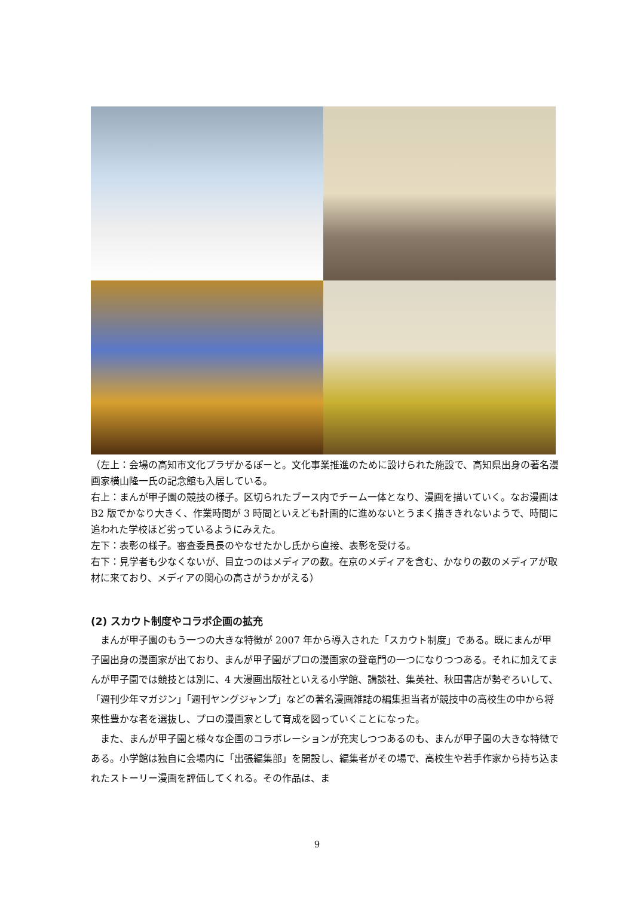（左上：会場の高知市文化プラザかるぽーと。文化事業推進のために設けられた施設で、高知県出身の著名漫画家横山隆一氏の記念館も入居している。
右上：まんが甲子園の競技の様子。区切られたブース内でチーム一体となり、漫画を描いていく。なお漫画は B2 版でかなり大きく、作業時間が 3 時間といえども計画的に進めないとうまく描ききれないようで、時間に追われた学校ほど劣っているようにみえた。
左下：表彰の様子。審査委員長のやなせたかし氏から直接、表彰を受ける。
右下：見学者も少なくないが、目立つのはメディアの数。在京のメディアを含む、かなりの数のメディアが取材に来ており、メディアの関心の高さがうかがえる）
(2) スカウト制度やコラボ企画の拡充
まんが甲子園のもう一つの大きな特徴が 2007 年から導入された「スカウト制度」である。既にまんが甲子園出身の漫画家が出ており、まんが甲子園がプロの漫画家の登竜門の一つになりつつある。それに加えてまんが甲子園では競技とは別に、4 大漫画出版社といえる小学館、講談社、集英社、秋田書店が勢ぞろいして、「週刊少年マガジン」「週刊ヤングジャンプ」などの著名漫画雑誌の編集担当者が競技中の高校生の中から将来性豊かな者を選抜し、プロの漫画家として育成を図っていくことになった。
また、まんが甲子園と様々な企画のコラボレーションが充実しつつあるのも、まんが甲子園の大きな特徴である。小学館は独自に会場内に「出張編集部」を開設し、編集者がその場で、高校生や若手作家から持ち込まれたストーリー漫画を評価してくれる。その作品は、ま
9